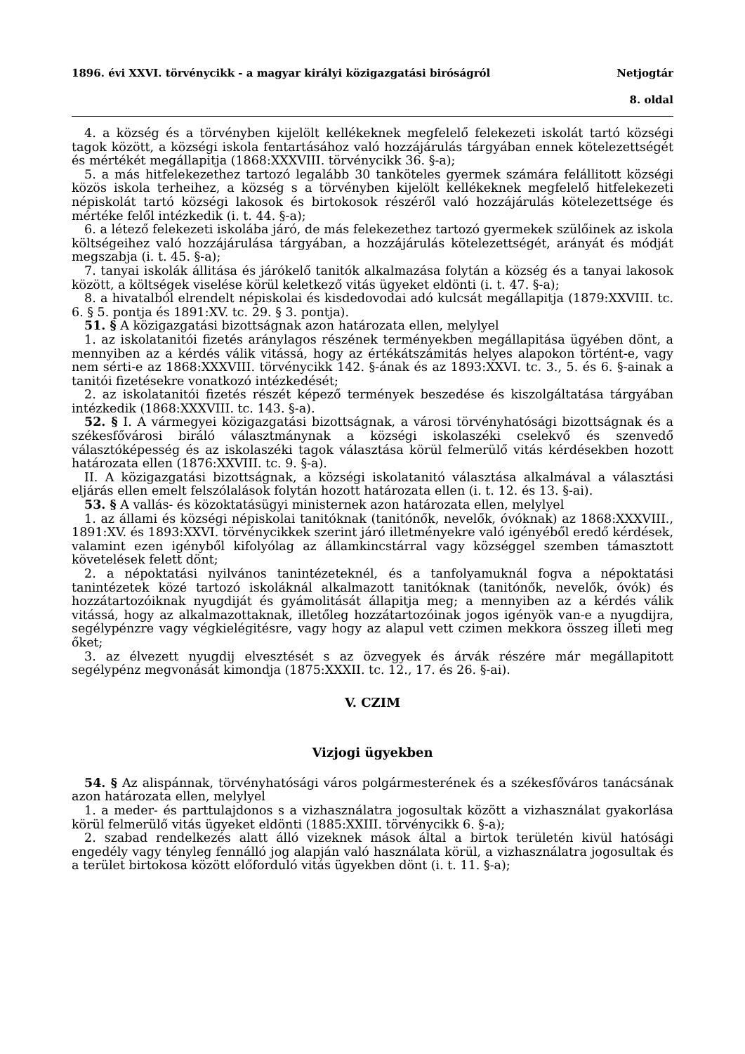1896. évi XXVI. törvénycikk - a magyar királyi közigazgatási biróságról Netjogtár
8. oldal
4. a község és a törvényben kijelölt kellékeknek megfelelő felekezeti iskolát tartó községi tagok között, a községi iskola fentartásához való hozzájárulás tárgyában ennek kötelezettségét és mértékét megállapitja (1868:XXXVIII. törvénycikk 36. §-a);
5. a más hitfelekezethez tartozó legalább 30 tanköteles gyermek számára felállitott községi közös iskola terheihez, a község s a törvényben kijelölt kellékeknek megfelelő hitfelekezeti népiskolát tartó községi lakosok és birtokosok részéről való hozzájárulás kötelezettsége és mértéke felől intézkedik (i. t. 44. §-a);
6. a létező felekezeti iskolába járó, de más felekezethez tartozó gyermekek szülőinek az iskola költségeihez való hozzájárulása tárgyában, a hozzájárulás kötelezettségét, arányát és módját megszabja (i. t. 45. §-a);
7. tanyai iskolák állitása és járókelő tanitók alkalmazása folytán a község és a tanyai lakosok között, a költségek viselése körül keletkező vitás ügyeket eldönti (i. t. 47. §-a);
8. a hivatalból elrendelt népiskolai és kisdedovodai adó kulcsát megállapitja (1879:XXVIII. tc. 6. § 5. pontja és 1891:XV. tc. 29. § 3. pontja).
51. § A közigazgatási bizottságnak azon határozata ellen, melylyel
1. az iskolatanitói fizetés aránylagos részének terményekben megállapitása ügyében dönt, a mennyiben az a kérdés válik vitássá, hogy az értékátszámitás helyes alapokon történt-e, vagy nem sérti-e az 1868:XXXVIII. törvénycikk 142. §-ának és az 1893:XXVI. tc. 3., 5. és 6. §-ainak a tanitói fizetésekre vonatkozó intézkedését;
2. az iskolatanitói fizetés részét képező termények beszedése és kiszolgáltatása tárgyában intézkedik (1868:XXXVIII. tc. 143. §-a).
52. § I. A vármegyei közigazgatási bizottságnak, a városi törvényhatósági bizottságnak és a székesfővárosi biráló választmánynak a községi iskolaszéki cselekvő és szenvedő választóképesség és az iskolaszéki tagok választása körül felmerülő vitás kérdésekben hozott határozata ellen (1876:XXVIII. tc. 9. §-a).
II. A közigazgatási bizottságnak, a községi iskolatanitó választása alkalmával a választási eljárás ellen emelt felszólalások folytán hozott határozata ellen (i. t. 12. és 13. §-ai).
53. § A vallás- és közoktatásügyi ministernek azon határozata ellen, melylyel
1. az állami és községi népiskolai tanitóknak (tanitónők, nevelők, óvóknak) az 1868:XXXVIII., 1891:XV. és 1893:XXVI. törvénycikkek szerint járó illetményekre való igényéből eredő kérdések, valamint ezen igényből kifolyólag az államkincstárral vagy községgel szemben támasztott követelések felett dönt;
2. a népoktatási nyilvános tanintézeteknél, és a tanfolyamuknál fogva a népoktatási tanintézetek közé tartozó iskoláknál alkalmazott tanitóknak (tanitónők, nevelők, óvók) és hozzátartozóiknak nyugdiját és gyámolitását állapitja meg; a mennyiben az a kérdés válik vitássá, hogy az alkalmazottaknak, illetőleg hozzátartozóinak jogos igényök van-e a nyugdijra, segélypénzre vagy végkielégitésre, vagy hogy az alapul vett czimen mekkora összeg illeti meg őket;
3. az élvezett nyugdij elvesztését s az özvegyek és árvák részére már megállapitott segélypénz megvonását kimondja (1875:XXXII. tc. 12., 17. és 26. §-ai).
V. CZIM
Vizjogi ügyekben
54. § Az alispánnak, törvényhatósági város polgármesterének és a székesfőváros tanácsának azon határozata ellen, melylyel
1. a meder- és parttulajdonos s a vizhasználatra jogosultak között a vizhasználat gyakorlása körül felmerülő vitás ügyeket eldönti (1885:XXIII. törvénycikk 6. §-a);
2. szabad rendelkezés alatt álló vizeknek mások által a birtok területén kivül hatósági engedély vagy tényleg fennálló jog alapján való használata körül, a vizhasználatra jogosultak és a terület birtokosa között előforduló vitás ügyekben dönt (i. t. 11. §-a);